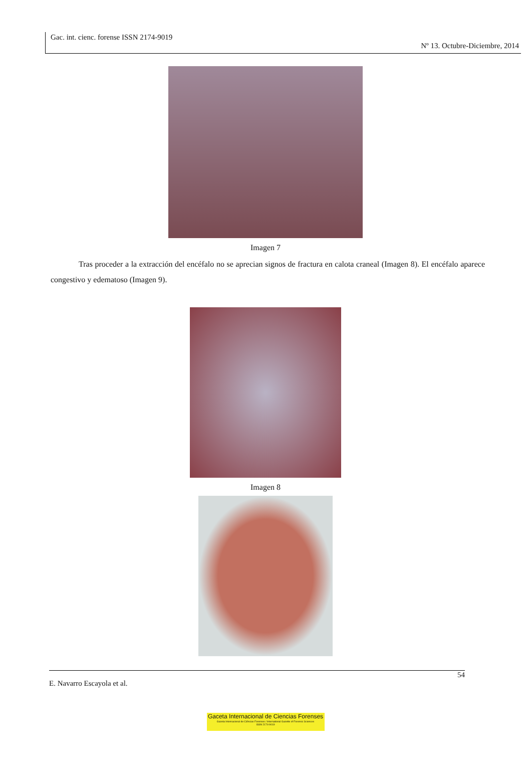Gac. int. cienc. forense ISSN 2174-9019
Nº 13. Octubre-Diciembre, 2014
Imagen 7
Tras proceder a la extracción del encéfalo no se aprecian signos de fractura en calota craneal (Imagen 8). El encéfalo aparece congestivo y edematoso (Imagen 9).
Imagen 8
54
E. Navarro Escayola et al.
Gaceta Internacional de Ciencias Forenses
Gazeta Internacional de Ciências Forenses / International Gazette of Forensic Sciences
ISSN 2174-9019